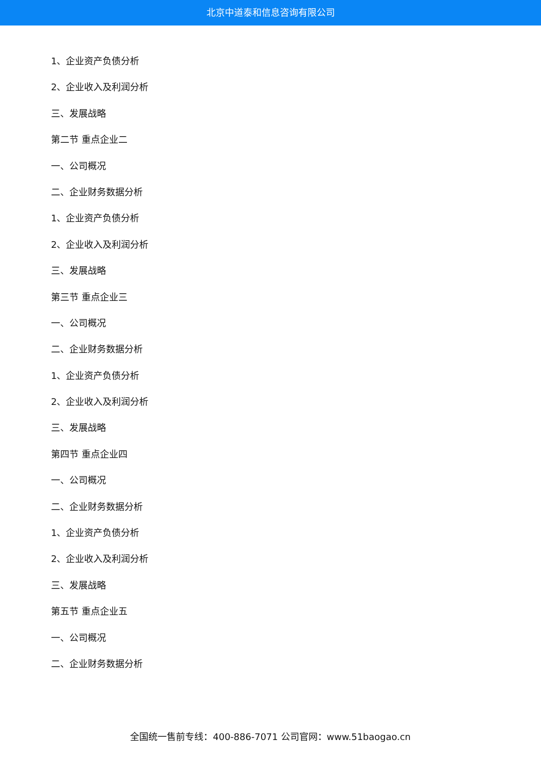北京中道泰和信息咨询有限公司
1、企业资产负债分析
2、企业收入及利润分析
三、发展战略
第二节 重点企业二
一、公司概况
二、企业财务数据分析
1、企业资产负债分析
2、企业收入及利润分析
三、发展战略
第三节 重点企业三
一、公司概况
二、企业财务数据分析
1、企业资产负债分析
2、企业收入及利润分析
三、发展战略
第四节 重点企业四
一、公司概况
二、企业财务数据分析
1、企业资产负债分析
2、企业收入及利润分析
三、发展战略
第五节 重点企业五
一、公司概况
二、企业财务数据分析
全国统一售前专线：400-886-7071 公司官网：www.51baogao.cn